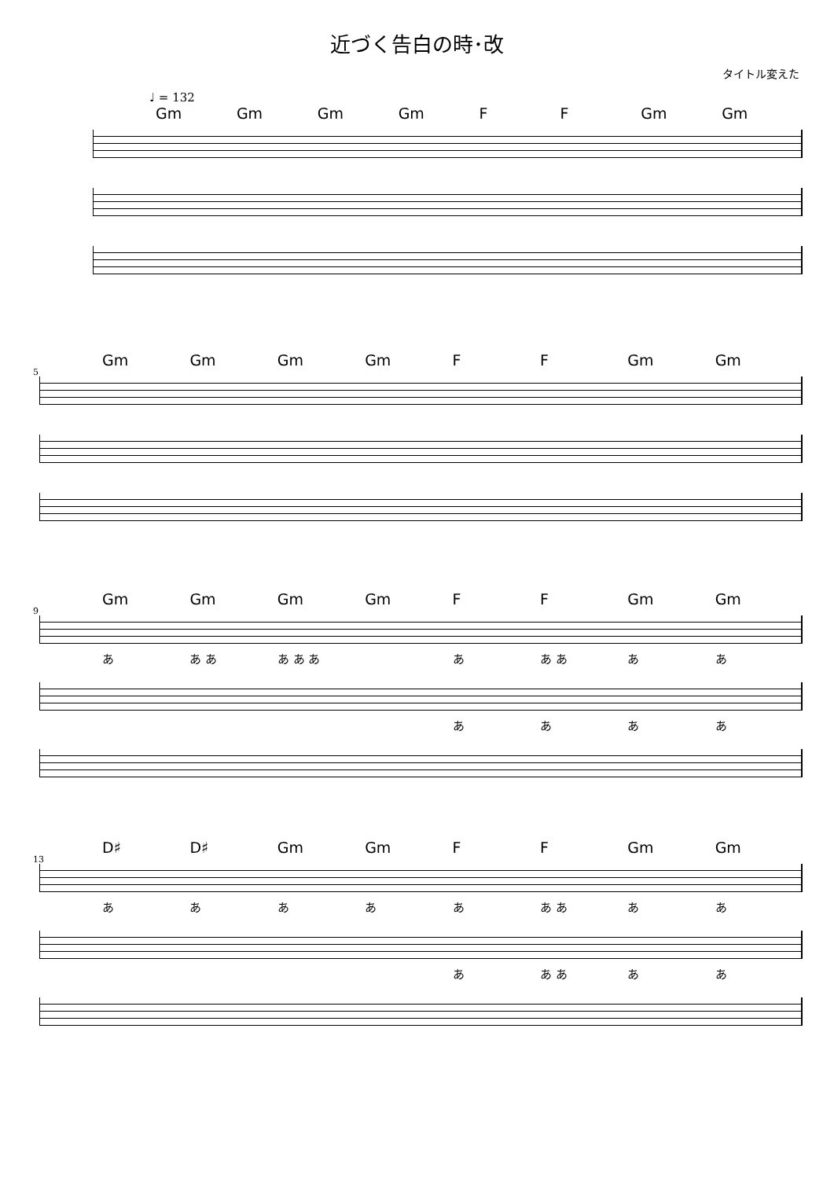近づく告白の時･改
タイトル変えた
♩ = 132
Gm Gm Gm Gm F F Gm Gm
5
Gm Gm Gm Gm F F Gm Gm
9
Gm Gm Gm Gm F F Gm Gm
あ あ あ あ あ あ あ あ あ ああ
ああああ
13
D♯ D♯ Gm Gm F F Gm Gm
あああああ あ あ ああ
あ あ あ ああ